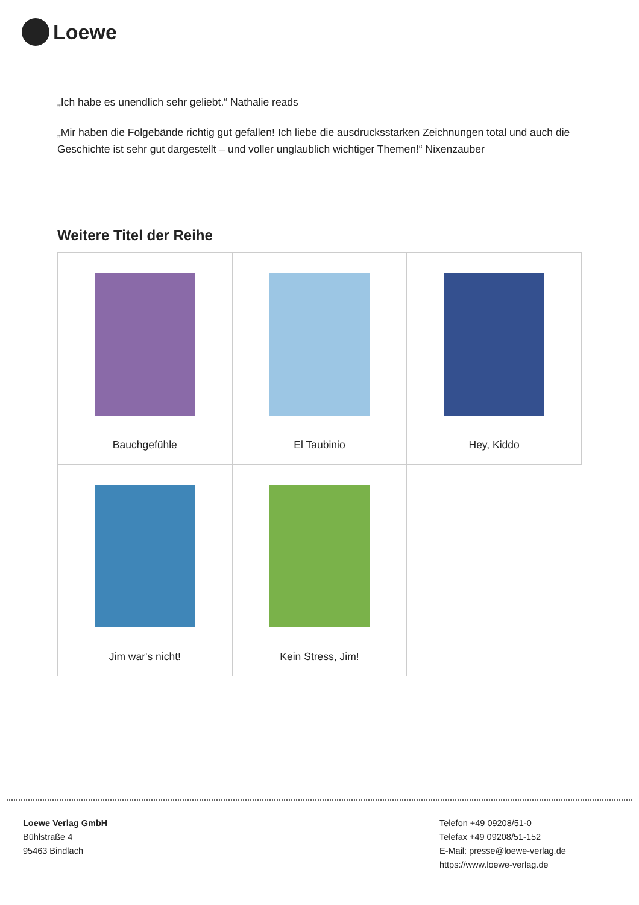Loewe
„Ich habe es unendlich sehr geliebt.“ Nathalie reads
„Mir haben die Folgebände richtig gut gefallen! Ich liebe die ausdrucksstarken Zeichnungen total und auch die Geschichte ist sehr gut dargestellt – und voller unglaublich wichtiger Themen!“ Nixenzauber
Weitere Titel der Reihe
| Bauchgefühle | El Taubinio | Hey, Kiddo |
| Jim war's nicht! | Kein Stress, Jim! | |
Loewe Verlag GmbH
Bühlstraße 4
95463 Bindlach
Telefon +49 09208/51-0
Telefax +49 09208/51-152
E-Mail: presse@loewe-verlag.de
https://www.loewe-verlag.de